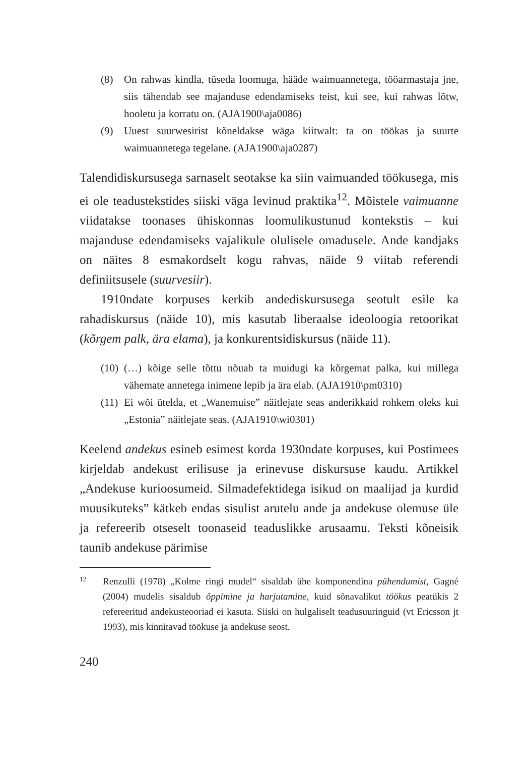(8) On rahwas kindla, tüseda loomuga, hääde waimuannetega, tööarmastaja jne, siis tähendab see majanduse edendamiseks teist, kui see, kui rahwas lõtw, hooletu ja korratu on. (AJA1900\aja0086)
(9) Uuest suurwesirist kõneldakse wäga kiitwalt: ta on töökas ja suurte waimuannetega tegelane. (AJA1900\aja0287)
Talendidiskursusega sarnaselt seotakse ka siin vaimuanded töökusega, mis ei ole teadustekstides siiski väga levinud praktika<sup>12</sup>. Mõistele vaimuanne viidatakse toonases ühiskonnas loomulikustunud kontekstis – kui majanduse edendamiseks vajalikule olulisele omadusele. Ande kandjaks on näites 8 esmakordselt kogu rahvas, näide 9 viitab referendi definiitsusele (suurvesiir).
1910ndate korpuses kerkib andediskursusega seotult esile ka rahadiskursus (näide 10), mis kasutab liberaalse ideoloogia retoorikat (kõrgem palk, ära elama), ja konkurentsidiskursus (näide 11).
(10) (…) kõige selle tõttu nõuab ta muidugi ka kõrgemat palka, kui millega vähemate annetega inimene lepib ja ära elab. (AJA1910\pm0310)
(11) Ei wõi ütelda, et „Wanemuise” näitlejate seas anderikkaid rohkem oleks kui „Estonia” näitlejate seas. (AJA1910\wi0301)
Keelend andekus esineb esimest korda 1930ndate korpuses, kui Postimees kirjeldab andekust erilisuse ja erinevuse diskursuse kaudu. Artikkel „Andekuse kurioosumeid. Silmadefektidega isikud on maalijad ja kurdid muusikuteks” kätkeb endas sisulist arutelu ande ja andekuse olemuse üle ja refereerib otseselt toonaseid teaduslikke arusaamu. Teksti kõneisik taunib andekuse pärimise
12 Renzulli (1978) „Kolme ringi mudel“ sisaldab ühe komponendina pühendumist, Gagné (2004) mudelis sisaldub õppimine ja harjutamine, kuid sõnavalikut töökus peatükis 2 refereeritud andekusteooriad ei kasuta. Siiski on hulgaliselt teadusuuringuid (vt Ericsson jt 1993), mis kinnitavad töökuse ja andekuse seost.
240